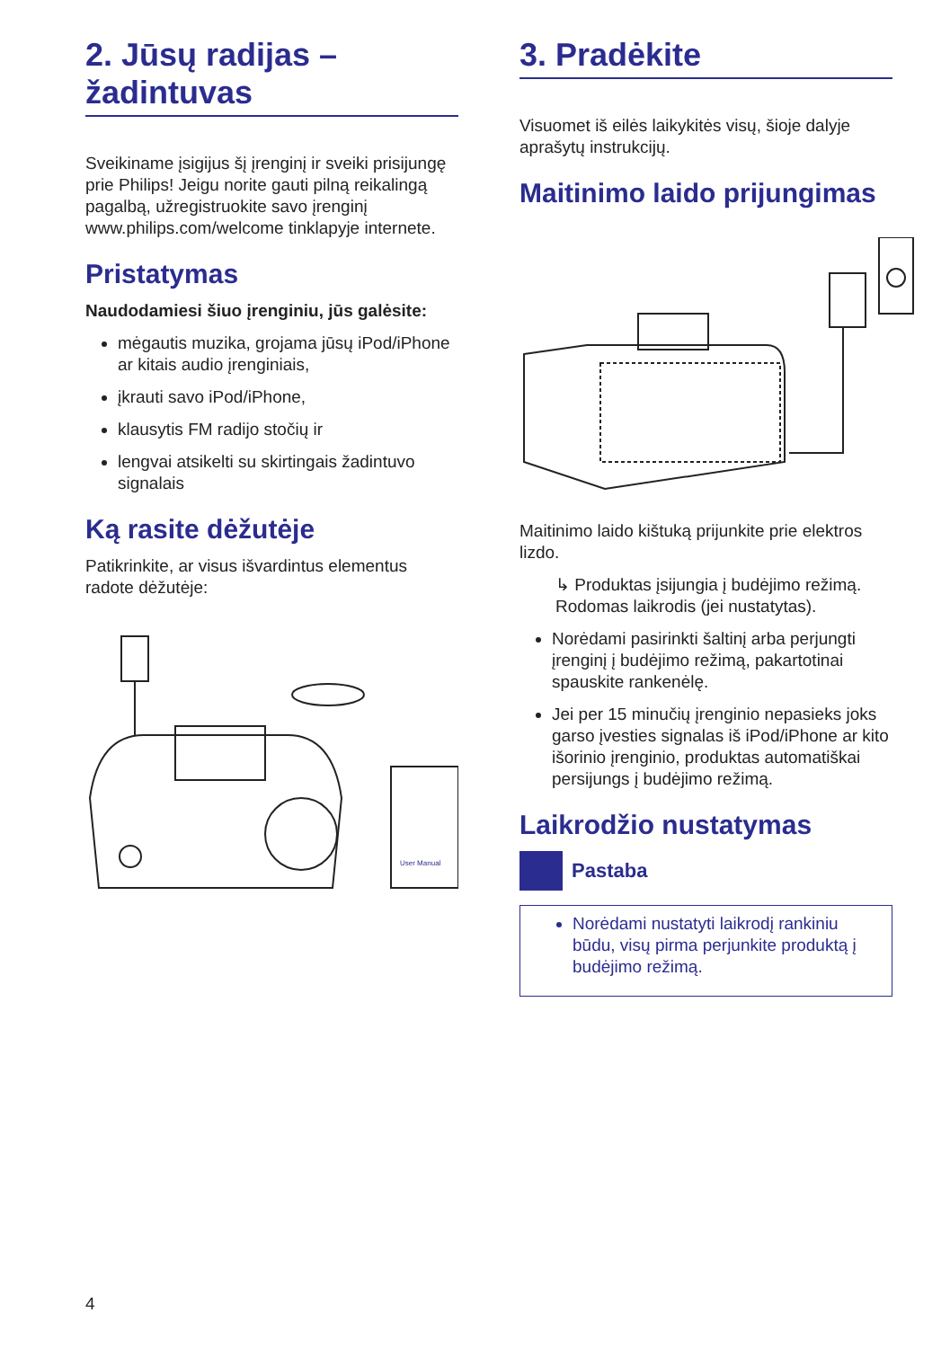2. Jūsų radijas – žadintuvas
Sveikiname įsigijus šį įrenginį ir sveiki prisijungę prie Philips! Jeigu norite gauti pilną reikalingą pagalbą, užregistruokite savo įrenginį www.philips.com/welcome tinklapyje internete.
Pristatymas
Naudodamiesi šiuo įrenginiu, jūs galėsite:
mėgautis muzika, grojama jūsų iPod/iPhone ar kitais audio įrenginiais,
įkrauti savo iPod/iPhone,
klausytis FM radijo stočių ir
lengvai atsikelti su skirtingais žadintuvo signalais
Ką rasite dėžutėje
Patikrinkite, ar visus išvardintus elementus radote dėžutėje:
User Manual
3. Pradėkite
Visuomet iš eilės laikykitės visų, šioje dalyje aprašytų instrukcijų.
Maitinimo laido prijungimas
Maitinimo laido kištuką prijunkite prie elektros lizdo.
↳ Produktas įsijungia į budėjimo režimą. Rodomas laikrodis (jei nustatytas).
Norėdami pasirinkti šaltinį arba perjungti įrenginį į budėjimo režimą, pakartotinai spauskite rankenėlę.
Jei per 15 minučių įrenginio nepasieks joks garso įvesties signalas iš iPod/iPhone ar kito išorinio įrenginio, produktas automatiškai persijungs į budėjimo režimą.
Laikrodžio nustatymas
Pastaba
Norėdami nustatyti laikrodį rankiniu būdu, visų pirma perjunkite produktą į budėjimo režimą.
4